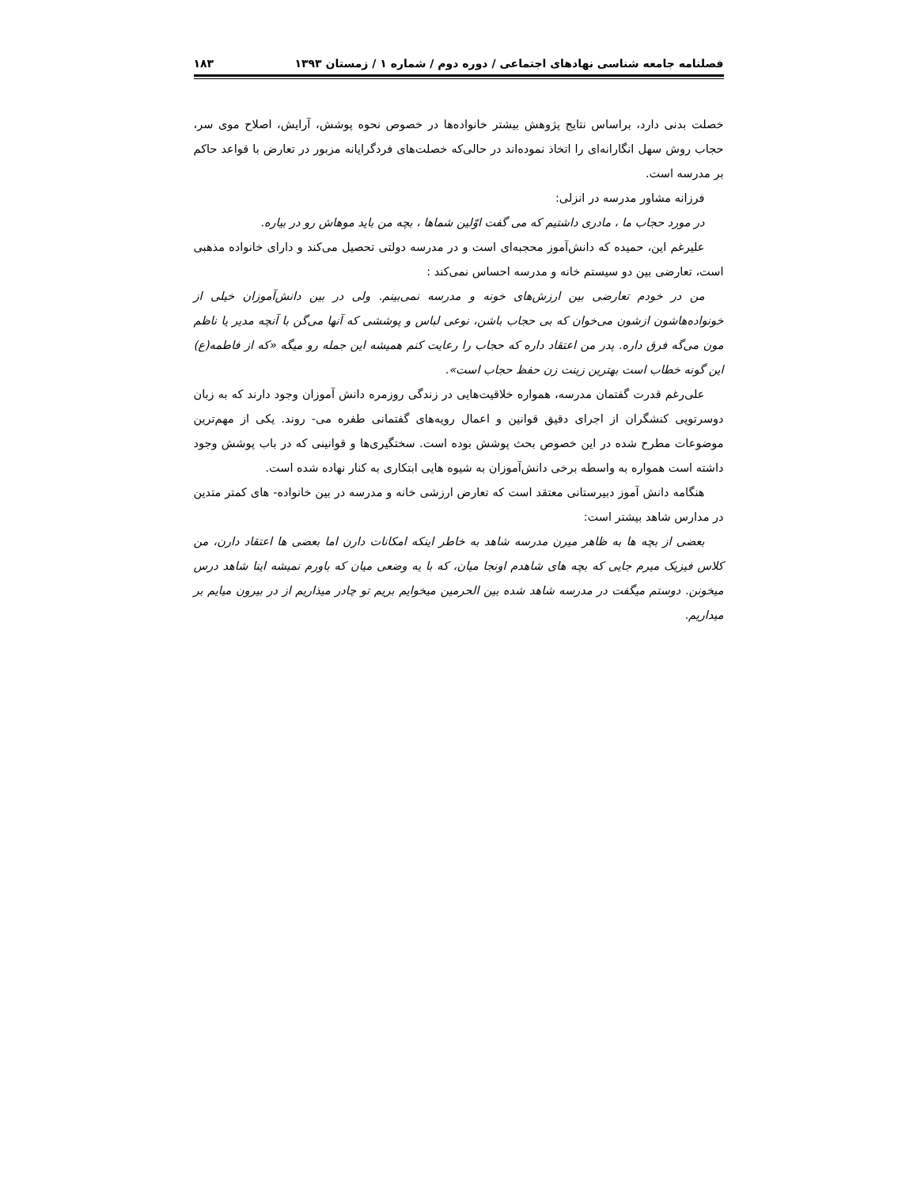فصلنامه جامعه شناسی نهادهای اجتماعی / دوره دوم / شماره ۱ / زمستان ۱۳۹۳ ۱۸۳
خصلت بدنی دارد، براساس نتایج پژوهش بیشتر خانواده‌ها در خصوص نحوه پوشش، آرایش، اصلاح موی سر، حجاب روش سهل انگارانه‌ای را اتخاذ نموده‌اند در حالی‌که خصلت‌های فردگرایانه مزبور در تعارض با قواعد حاکم بر مدرسه است.
فرزانه مشاور مدرسه در انزلی:
در مورد حجاب ما ، مادری داشتیم که می گفت اوّلین شماها ، بچه من باید موهاش رو در بیاره.
علیرغم این، حمیده که دانش‌آموز محجبه‌ای است و در مدرسه دولتی تحصیل می‌کند و دارای خانواده مذهبی است، تعارضی بین دو سیستم خانه و مدرسه احساس نمی‌کند :
من در خودم تعارضی بین ارزش‌های خونه و مدرسه نمی‌بینم. ولی در بین دانش‌آموزان خیلی از خونواده‌هاشون ازشون می‌خوان که بی حجاب باشن، نوعی لباس و پوششی که آنها می‌گن با آنچه مدیر یا ناظم مون می‌گه فرق داره. پدر من اعتقاد داره که حجاب را رعایت کنم همیشه این جمله رو میگه «که از فاطمه(ع) این گونه خطاب است بهترین زینت زن حفظ حجاب است».
علی‌رغم قدرت گفتمان مدرسه، همواره خلاقیت‌هایی در زندگی روزمره دانش آموزان وجود دارند که به زبان دوسرتویی کنشگران از اجرای دقیق قوانین و اعمال رویه‌های گفتمانی طفره می- روند. یکی از مهم‌ترین موضوعات مطرح شده در این خصوص بحث پوشش بوده است. سختگیری‌ها و قوانینی که در باب پوشش وجود داشته است همواره به واسطه برخی دانش‌آموزان به شیوه هایی ابتکاری به کنار نهاده شده است.
هنگامه دانش آموز دبیرستانی معتقد است که تعارض ارزشی خانه و مدرسه در بین خانواده- های کمتر متدین در مدارس شاهد بیشتر است:
بعضی از بچه ها به ظاهر میرن مدرسه شاهد به خاطر اینکه امکانات دارن اما بعضی ها اعتقاد دارن، من کلاس فیزیک میرم جایی که بچه های شاهدم اونجا میان، که با یه وضعی میان که باورم نمیشه اینا شاهد درس میخونن. دوستم میگفت در مدرسه شاهد شده بین الحرمین میخوایم بریم تو چادر میذاریم از در بیرون میایم بر میداریم.